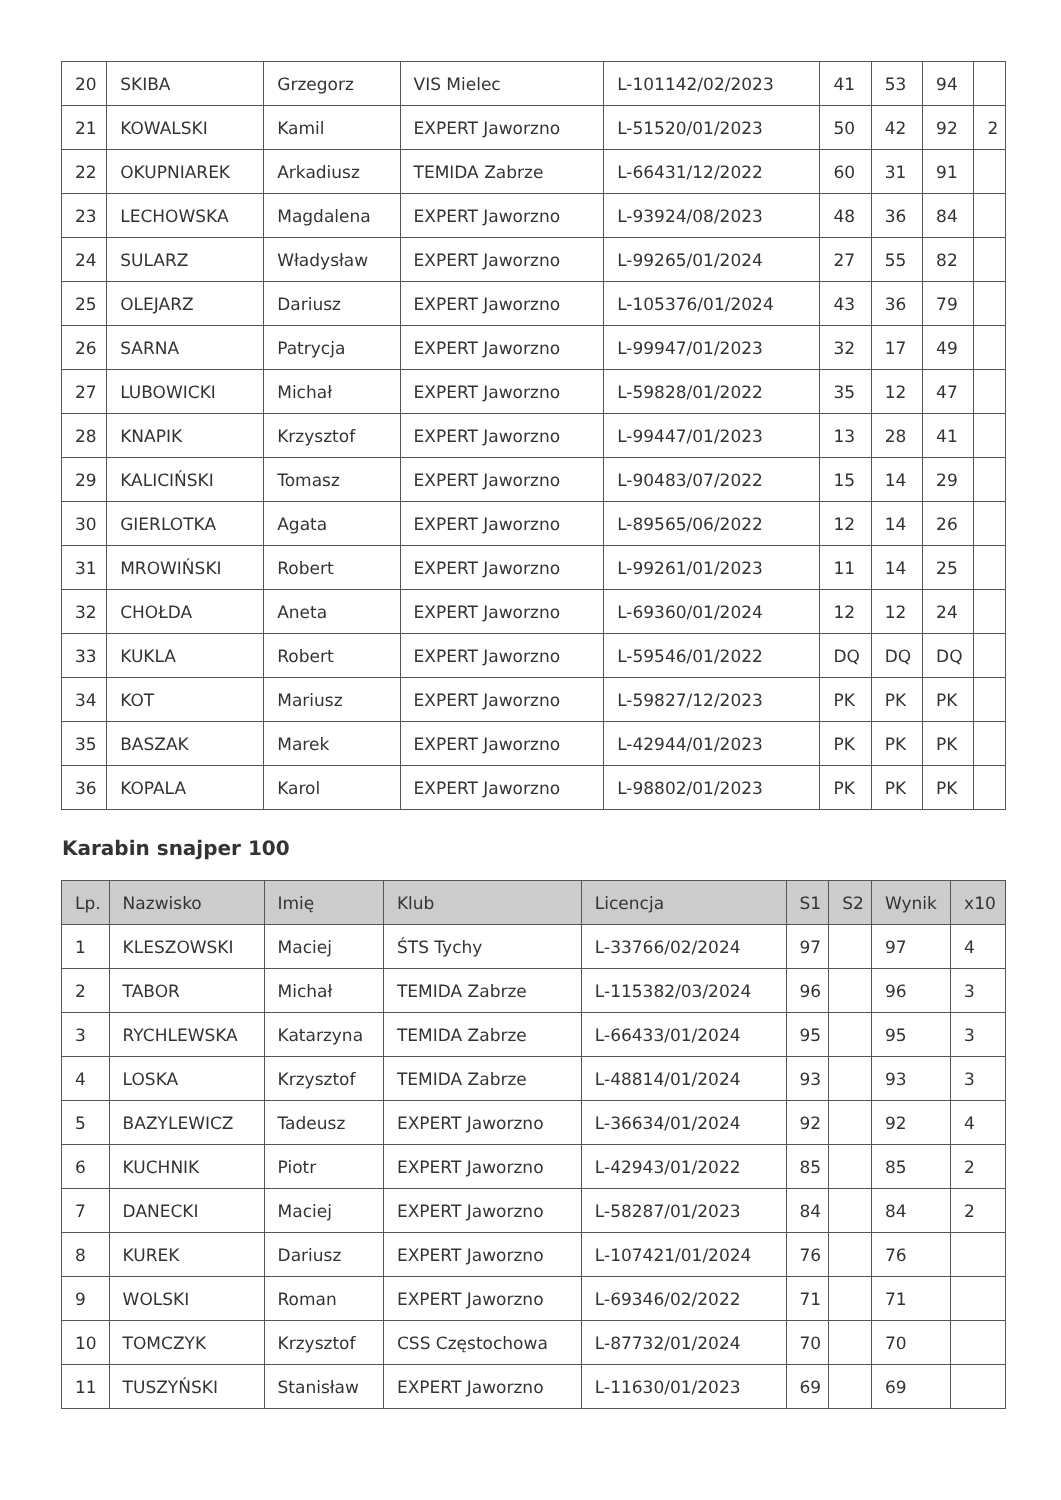| 20 | SKIBA | Grzegorz | VIS Mielec | L-101142/02/2023 | 41 | 53 | 94 | |
| 21 | KOWALSKI | Kamil | EXPERT Jaworzno | L-51520/01/2023 | 50 | 42 | 92 | 2 |
| 22 | OKUPNIAREK | Arkadiusz | TEMIDA Zabrze | L-66431/12/2022 | 60 | 31 | 91 | |
| 23 | LECHOWSKA | Magdalena | EXPERT Jaworzno | L-93924/08/2023 | 48 | 36 | 84 | |
| 24 | SULARZ | Władysław | EXPERT Jaworzno | L-99265/01/2024 | 27 | 55 | 82 | |
| 25 | OLEJARZ | Dariusz | EXPERT Jaworzno | L-105376/01/2024 | 43 | 36 | 79 | |
| 26 | SARNA | Patrycja | EXPERT Jaworzno | L-99947/01/2023 | 32 | 17 | 49 | |
| 27 | LUBOWICKI | Michał | EXPERT Jaworzno | L-59828/01/2022 | 35 | 12 | 47 | |
| 28 | KNAPIK | Krzysztof | EXPERT Jaworzno | L-99447/01/2023 | 13 | 28 | 41 | |
| 29 | KALICIŃSKI | Tomasz | EXPERT Jaworzno | L-90483/07/2022 | 15 | 14 | 29 | |
| 30 | GIERLOTKA | Agata | EXPERT Jaworzno | L-89565/06/2022 | 12 | 14 | 26 | |
| 31 | MROWIŃSKI | Robert | EXPERT Jaworzno | L-99261/01/2023 | 11 | 14 | 25 | |
| 32 | CHOŁDA | Aneta | EXPERT Jaworzno | L-69360/01/2024 | 12 | 12 | 24 | |
| 33 | KUKLA | Robert | EXPERT Jaworzno | L-59546/01/2022 | DQ | DQ | DQ | |
| 34 | KOT | Mariusz | EXPERT Jaworzno | L-59827/12/2023 | PK | PK | PK | |
| 35 | BASZAK | Marek | EXPERT Jaworzno | L-42944/01/2023 | PK | PK | PK | |
| 36 | KOPALA | Karol | EXPERT Jaworzno | L-98802/01/2023 | PK | PK | PK | |
Karabin snajper 100
| Lp. | Nazwisko | Imię | Klub | Licencja | S1 | S2 | Wynik | x10 |
| --- | --- | --- | --- | --- | --- | --- | --- | --- |
| 1 | KLESZOWSKI | Maciej | ŚTS Tychy | L-33766/02/2024 | 97 | | 97 | 4 |
| 2 | TABOR | Michał | TEMIDA Zabrze | L-115382/03/2024 | 96 | | 96 | 3 |
| 3 | RYCHLEWSKA | Katarzyna | TEMIDA Zabrze | L-66433/01/2024 | 95 | | 95 | 3 |
| 4 | LOSKA | Krzysztof | TEMIDA Zabrze | L-48814/01/2024 | 93 | | 93 | 3 |
| 5 | BAZYLEWICZ | Tadeusz | EXPERT Jaworzno | L-36634/01/2024 | 92 | | 92 | 4 |
| 6 | KUCHNIK | Piotr | EXPERT Jaworzno | L-42943/01/2022 | 85 | | 85 | 2 |
| 7 | DANECKI | Maciej | EXPERT Jaworzno | L-58287/01/2023 | 84 | | 84 | 2 |
| 8 | KUREK | Dariusz | EXPERT Jaworzno | L-107421/01/2024 | 76 | | 76 | |
| 9 | WOLSKI | Roman | EXPERT Jaworzno | L-69346/02/2022 | 71 | | 71 | |
| 10 | TOMCZYK | Krzysztof | CSS Częstochowa | L-87732/01/2024 | 70 | | 70 | |
| 11 | TUSZYŃSKI | Stanisław | EXPERT Jaworzno | L-11630/01/2023 | 69 | | 69 | |